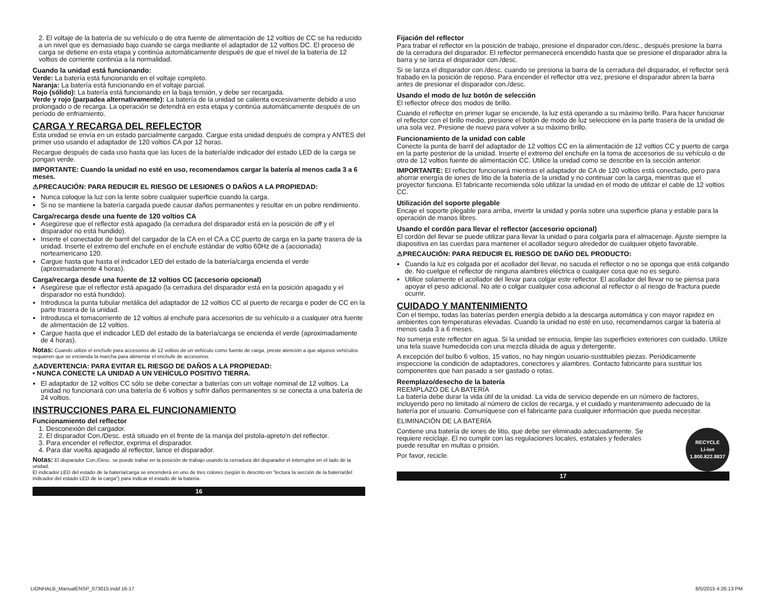2. El voltaje de la batería de su vehículo o de otra fuente de alimentación de 12 voltios de CC se ha reducido a un nivel que es demasiado bajo cuando se carga mediante el adaptador de 12 voltios DC. El proceso de carga se detiene en esta etapa y continúa automáticamente después de que el nivel de la batería de 12 voltios de corriente continúa a la normalidad.
Cuando la unidad está funcionando:
Verde: La batería está funcionando en el voltaje completo.
Naranja: La batería está funcionando en el voltaje parcial.
Rojo (sólido): La batería está funcionando en la baja tensión, y debe ser recargada.
Verde y rojo (parpadea alternativamente): La batería de la unidad se calienta excesivamente debido a uso prolongado o de recarga. La operación se detendrá en esta etapa y continúa automáticamente después de un período de enfriamiento.
CARGA Y RECARGA DEL REFLECTOR
Esta unidad se envía en un estado parcialmente cargado. Cargue esta unidad después de compra y ANTES del primer uso usando el adaptador de 120 voltios CA por 12 horas.
Recargue después de cada uso hasta que las luces de la batería/de indicador del estado LED de la carga se pongan verde.
IMPORTANTE: Cuando la unidad no esté en uso, recomendamos cargar la batería al menos cada 3 a 6 meses.
⚠PRECAUCIÓN: PARA REDUCIR EL RIESGO DE LESIONES O DAÑOS A LA PROPIEDAD:
Nunca coloque la luz con la lente sobre cualquier superficie cuando la carga.
Si no se mantiene la batería cargada puede causar daños permanentes y resultar en un pobre rendimiento.
Carga/recarga desde una fuente de 120 voltios CA
Asegúrese que el reflector está apagado (la cerradura del disparador está en la posición de off y el disparador no está hundido).
Inserte el conectador de barril del cargador de la CA en el CA a CC puerto de carga en la parte trasera de la unidad. Inserte el extremo del enchufe en el enchufe estándar de voltio 60Hz de a (accionada) norteamericano 120.
Cargue hasta que hasta el indicador LED del estado de la batería/carga encienda el verde (aproximadamente 4 horas).
Carga/recarga desde una fuente de 12 voltios CC (accesorio opcional)
Asegúrese que el reflector está apagado (la cerradura del disparador está en la posición apagado y el disparador no está hundido).
Introdusca la punta tubular metálica del adaptador de 12 voltios CC al puerto de recarga e poder de CC en la parte trasera de la unidad.
Introdusca el tomacorriente de 12 voltios al enchufe para accesorios de su vehículo o a cualquier otra fuente de alimentación de 12 voltios.
Cargue hasta que el indicador LED del estado de la batería/carga se encienda el verde (aproximadamente de 4 horas).
Notas: Cuando utilize el enchufe para accesorios de 12 voltios de un vehículo como fuente de carga, preste atención a que algunos vehículos requieren que se encienda la marcha para alimentar el enchufe de accesorios.
⚠ADVERTENCIA: PARA EVITAR EL RIESGO DE DAÑOS A LA PROPIEDAD:
• NUNCA CONECTE LA UNIDAD A UN VEHÍCULO POSITIVO TIERRA.
El adaptador de 12 voltios CC sólo se debe conectar a baterías con un voltaje nominal de 12 voltios. La unidad no funcionará con una batería de 6 voltios y sufrir daños permanentes si se conecta a una batería de 24 voltios.
INSTRUCCIONES PARA EL FUNCIONAMIENTO
Funcionamiento del reflector
1. Desconexión del cargador.
2. El disparador Con./Desc. está situado en el frente de la manija del pistola-apreto'n del reflector.
3. Para encender el reflector, exprima el disparador.
4. Para dar vuelta apagado al reflector, lance el disparador.
Notas: El disparador Con./Desc. se puede trabar en la posición de trabajo usando la cerradura del disparador el interruptor en el lado de la unidad.
El indicador LED del estado de la batería/carga se encenderá en uno de tres colores (según lo descrito en "lectura la sección de la batería/del indicador del estado LED de la carga") para indicar el estado de la batería.
16
Fijación del reflector
Para trabar el reflector en la posición de trabajo, presione el disparador con./desc., después presione la barra de la cerradura del disparador. El reflector permanecerá encendido hasta que se presione el disparador abra la barra y se lanza el disparador con./desc.
Si se lanza el disparador con./desc. cuando se presiona la barra de la cerradura del disparador, el reflector será trabado en la posición de reposo. Para encender el reflector otra vez, presione el disparador abren la barra antes de presionar el disparador con./desc.
Usando el modo de luz botón de selección
El reflector ofrece dos modos de brillo.
Cuando el reflector en primer lugar se enciende, la luz está operando a su máximo brillo. Para hacer funcionar el reflector con el brillo medio, presione el botón de modo de luz seleccione en la parte trasera de la unidad de una sola vez. Presione de nuevo para volver a su máximo brillo.
Funcionamiento de la unidad con cable
Conecte la punta de barril del adaptador de 12 voltios CC en la alimentación de 12 voltios CC y puerto de carga en la parte posterior de la unidad. Inserte el extremo del enchufe en la toma de accesorios de su vehículo o de otro de 12 voltios fuente de alimentación CC. Utilice la unidad como se describe en la sección anterior.
IMPORTANTE: El reflector funcionará mientras el adaptador de CA de 120 voltios está conectado, pero para ahorrar energía de iones de litio de la batería de la unidad y no continuar con la carga, mientras que el proyector funciona. El fabricante recomienda sólo utilizar la unidad en el modo de utilizar el cable de 12 voltios CC.
Utilización del soporte plegable
Encaje el soporte plegable para arriba, invertir la unidad y ponla sobre una superficie plana y estable para la operación de manos libres.
Usando el cordón para llevar el reflector (accesorio opcional)
El cordón del llevar se puede utilizar para llevar la unidad o para colgarla para el almacenaje. Ajuste siempre la diapositiva en las cuerdas para mantener el acollador seguro alrededor de cualquier objeto favorable.
⚠PRECAUCIÓN: PARA REDUCIR EL RIESGO DE DAÑO DEL PRODUCTO:
Cuando la luz es colgada por el acollador del llevar, no sacuda el reflector o no se oponga que está colgando de. No cuelgue el reflector de ninguna alambres eléctrica o cualquier cosa que no es seguro.
Utilice solamente el acollador del llevar para colgar este reflector. El acollador del llevar no se piensa para apoyar el peso adicional. No ate o colgar cualquier cosa adicional al reflector o al riesgo de fractura puede ocurrir.
CUIDADO Y MANTENIMIENTO
Con el tiempo, todas las baterías pierden energía debido a la descarga automática y con mayor rapidez en ambientes con temperaturas elevadas. Cuando la unidad no esté en uso, recomendamos cargar la batería al menos cada 3 a 6 meses.
No sumerja este reflector en agua. Si la unidad se ensucia, limpie las superficies exteriores con cuidado. Utilize una tela suave humedecida con una mezcla diluida de agua y detergente.
A excepción del bulbo 6 voltios, 15 vatios, no hay ningún usuario-sustituibles piezas. Periódicamente inspeccione la condición de adaptadores, conectores y alambres. Contacto fabricante para sustituir los componentes que han pasado a ser gastado o rotas.
Reemplazo/desecho de la batería
REEMPLAZO DE LA BATERÍA
La batería debe durar la vida útil de la unidad. La vida de servicio depende en un número de factores, incluyendo pero no limitado al número de ciclos de recarga, y el cuidado y mantenimiento adecuado de la batería por el usuario. Comuníquese con el fabricante para cualquier información que pueda necesitar.
ELIMINACIÓN DE LA BATERÍA
RECYCLE
Li-ion
1.800.822.8837
Contiene una batería de iones de litio, que debe ser eliminado adecuadamente. Se requiere reciclaje. El no cumplir con las regulaciones locales, estatales y federales puede resultar en multas o prisión.
Por favor, recicle.
17
LIONHALB_ManualENSP_073015.indd 16-17 8/5/2015 4:26:13 PM